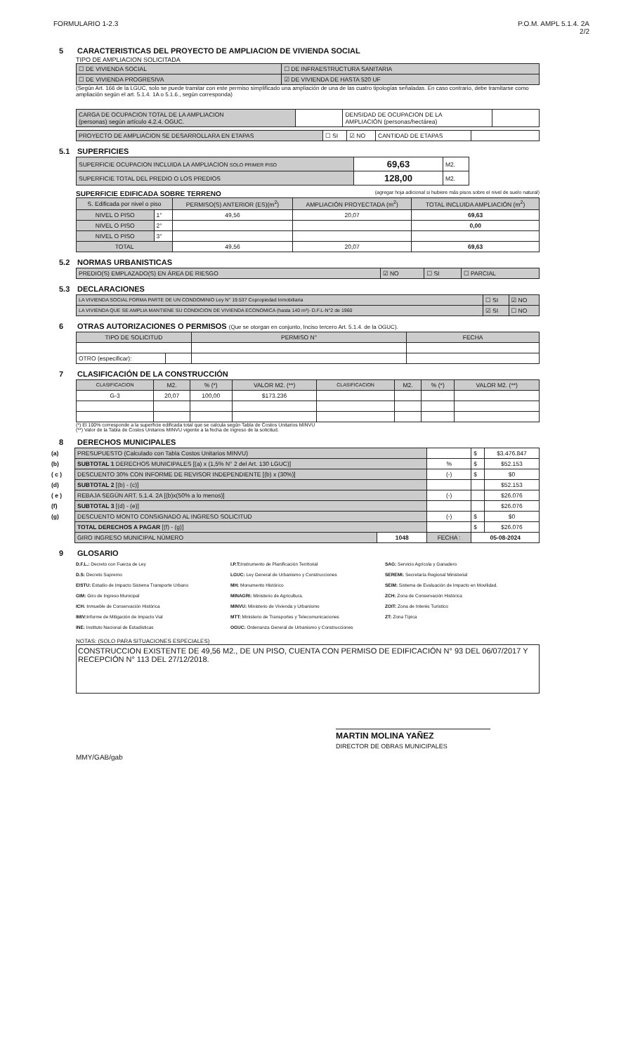FORMULARIO 1-2.3 P.O.M. AMPL 5.1.4. 2A
2/2
5 CARACTERISTICAS DEL PROYECTO DE AMPLIACION DE VIVIENDA SOCIAL
TIPO DE AMPLIACION SOLICITADA
| ☐ DE VIVIENDA SOCIAL | ☐ DE INFRAESTRUCTURA SANITARIA |
| ☐ DE VIVIENDA PROGRESIVA | ☑ DE VIVIENDA DE HASTA 520 UF |
(Según Art. 166 de la LGUC, solo se puede tramitar con este permiso simplificado una ampliación de una de las cuatro tipologías señaladas. En caso contrario, debe tramitarse como ampliación según el art. 5.1.4. 1A o 5.1.6., según corresponda)
| CARGA DE OCUPACION TOTAL DE LA AMPLIACION (personas) según artículo 4.2.4. OGUC. | | DENSIDAD DE OCUPACION DE LA AMPLIACIÓN (personas/hectárea) | |
| PROYECTO DE AMPLIACION SE DESARROLLARA EN ETAPAS | ☐ SI | ☑ NO | CANTIDAD DE ETAPAS | |
5.1 SUPERFICIES
| SUPERFICIE OCUPACION INCLUIDA LA AMPLIACION SOLO PRIMER PISO | 69,63 | M2. |
| SUPERFICIE TOTAL DEL PREDIO O LOS PREDIOS | 128,00 | M2. |
SUPERFICIE EDIFICADA SOBRE TERRENO (agregar hoja adicional si hubiere más pisos sobre el nivel de suelo natural)
| S. Edificada por nivel o piso | | PERMISO(S) ANTERIOR (ES)(m<sup>2</sup>) | AMPLIACIÓN PROYECTADA (m<sup>2</sup>) | TOTAL INCLUIDA AMPLIACIÓN (m<sup>2</sup>) |
| --- | --- | --- | --- | --- |
| NIVEL O PISO | 1° | 49,56 | 20,07 | 69,63 |
| NIVEL O PISO | 2° | | | 0,00 |
| NIVEL O PISO | 3° | | | |
| TOTAL | | 49,56 | 20,07 | 69,63 |
5.2 NORMAS URBANISTICAS
| PREDIO(S) EMPLAZADO(S) EN ÁREA DE RIESGO | ☑ NO | ☐ SI | ☐ PARCIAL |
5.3 DECLARACIONES
| LA VIVIENDA SOCIAL FORMA PARTE DE UN CONDOMINIO Ley N° 19.537 Copropiedad Inmobiliaria | ☐ SI | ☑ NO |
| LA VIVIENDA QUE SE AMPLIA MANTIENE SU CONDICION DE VIVIENDA ECONOMICA (hasta 140 m²)- D.F.L-N°2 de 1960 | ☑ SI | ☐ NO |
6 OTRAS AUTORIZACIONES O PERMISOS (Que se otorgan en conjunto, Inciso tercero Art. 5.1.4. de la OGUC).
| TIPO DE SOLICITUD | | PERMISO N° | FECHA |
| --- | --- | --- | --- |
| OTRO (especificar): | | | |
7 CLASIFICACIÓN DE LA CONSTRUCCIÓN
| CLASIFICACION | M2. | % (*) | VALOR M2. (**) | CLASIFICACION | M2. | % (*) | VALOR M2. (**) |
| --- | --- | --- | --- | --- | --- | --- | --- |
| G-3 | 20,07 | 100,00 | $173.236 | | | | |
(*) El 100% corresponde a la superficie edificada total que se calcula según Tabla de Costos Unitarios MINVU
(**) Valor de la Tabla de Costos Unitarios MINVU vigente a la fecha de ingreso de la solicitud.
8 DERECHOS MUNICIPALES
| (a) | PRESUPUESTO (Calculado con Tabla Costos Unitarios MINVU) | | | $ | $3.476.847 |
| (b) | SUBTOTAL 1 DERECHOS MUNICIPALES [(a) x (1,5% N° 2 del Art. 130 LGUC)] | | % | $ | $52.153 |
| ( c ) | DESCUENTO 30% CON INFORME DE REVISOR INDEPENDIENTE [(b) x (30%)] | | (-) | $ | $0 |
| (d) | SUBTOTAL 2 [(b) - (c)] | | | | $52.153 |
| ( e ) | REBAJA SEGÚN ART. 5.1.4. 2A [(b)x(50% a lo menos)] | | (-) | | $26.076 |
| (f) | SUBTOTAL 3 [(d) - (e)] | | | | $26.076 |
| (g) | DESCUENTO MONTO CONSIGNADO AL INGRESO SOLICITUD | | (-) | $ | $0 |
| | TOTAL DERECHOS A PAGAR [(f) - (g)] | | | $ | $26.076 |
| | GIRO INGRESO MUNICIPAL NÚMERO | 1048 | FECHA : | 05-08-2024 | |
9 GLOSARIO
D.F.L.: Decreto con Fuerza de Ley
D.S: Decreto Supremo
EISTU: Estudio de Impacto Sistema Transporte Urbano
GIM: Giro de Ingreso Municipal
ICH: Inmueble de Conservación Histórica
IMIV: Informe de Mitigación de Impacto Vial
INE: Instituto Nacional de Estadísticas
I.P.T: Instrumento de Planificación Territorial
LGUC: Ley General de Urbanismo y Construcciones
MH: Monumento Histórico
MINAGRI: Ministerio de Agricultura.
MINVU: Ministerio de Vivienda y Urbanismo
MTT: Ministerio de Transportes y Telecomunicaciones
OGUC: Ordenanza General de Urbanismo y Construcciones
SAG: Servicio Agrícola y Ganadero
SEREMI: Secretaría Regional Ministerial
SEIM: Sistema de Evaluación de Impacto en Movilidad.
ZCH: Zona de Conservación Histórica
ZOIT: Zona de Interés Turístico
ZT: Zona Típica
NOTAS: (SOLO PARA SITUACIONES ESPECIALES)
CONSTRUCCION EXISTENTE DE 49,56 M2., DE UN PISO, CUENTA CON PERMISO DE EDIFICACIÓN N° 93 DEL 06/07/2017 Y RECEPCIÓN N° 113 DEL 27/12/2018.
MARTIN MOLINA YAÑEZ
DIRECTOR DE OBRAS MUNICIPALES
MMY/GAB/gab